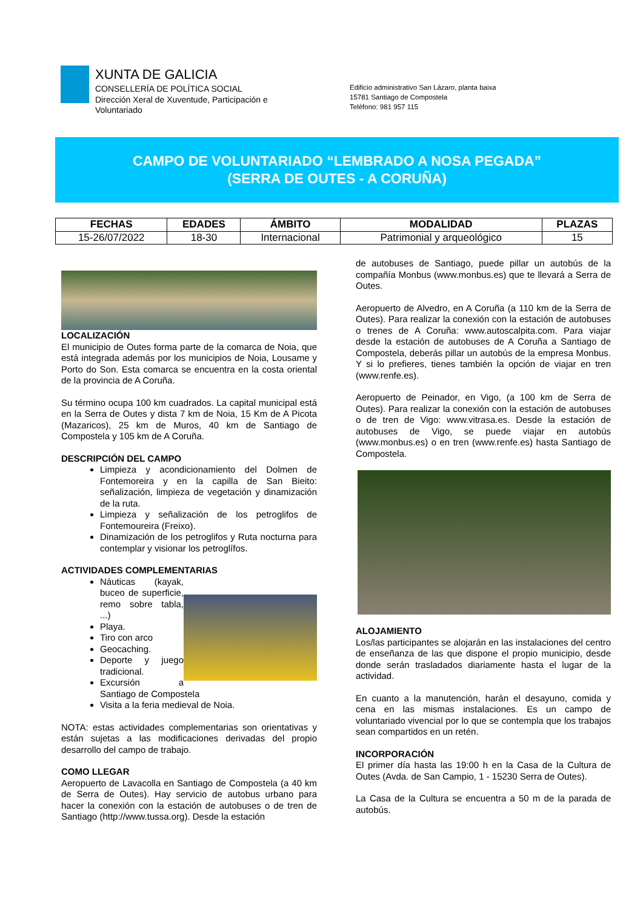XUNTA DE GALICIA
CONSELLERÍA DE POLÍTICA SOCIAL
Dirección Xeral de Xuventude, Participación e Voluntariado
Edificio administrativo San Lázaro, planta baixa
15781 Santiago de Compostela
Teléfono: 981 957 115
CAMPO DE VOLUNTARIADO “LEMBRADO A NOSA PEGADA”
(SERRA DE OUTES - A CORUÑA)
| FECHAS | EDADES | ÁMBITO | MODALIDAD | PLAZAS |
| --- | --- | --- | --- | --- |
| 15-26/07/2022 | 18-30 | Internacional | Patrimonial y arqueológico | 15 |
LOCALIZACIÓN
El municipio de Outes forma parte de la comarca de Noia, que está integrada además por los municipios de Noia, Lousame y Porto do Son. Esta comarca se encuentra en la costa oriental de la provincia de A Coruña.
Su término ocupa 100 km cuadrados. La capital municipal está en la Serra de Outes y dista 7 km de Noia, 15 Km de A Picota (Mazaricos), 25 km de Muros, 40 km de Santiago de Compostela y 105 km de A Coruña.
DESCRIPCIÓN DEL CAMPO
Limpieza y acondicionamiento del Dolmen de Fontemoreira y en la capilla de San Bieito: señalización, limpieza de vegetación y dinamización de la ruta.
Limpieza y señalización de los petroglifos de Fontemoureira (Freixo).
Dinamización de los petroglifos y Ruta nocturna para contemplar y visionar los petroglífos.
ACTIVIDADES COMPLEMENTARIAS
Náuticas (kayak, buceo de superficie, remo sobre tabla, ...)
Playa.
Tiro con arco
Geocaching.
Deporte y juego tradicional.
Excursión a Santiago de Compostela
Visita a la feria medieval de Noia.
NOTA: estas actividades complementarias son orientativas y están sujetas a las modificaciones derivadas del propio desarrollo del campo de trabajo.
COMO LLEGAR
Aeropuerto de Lavacolla en Santiago de Compostela (a 40 km de Serra de Outes). Hay servicio de autobus urbano para hacer la conexión con la estación de autobuses o de tren de Santiago (http://www.tussa.org). Desde la estación
de autobuses de Santiago, puede pillar un autobús de la compañía Monbus (www.monbus.es) que te llevará a Serra de Outes.
Aeropuerto de Alvedro, en A Coruña (a 110 km de la Serra de Outes). Para realizar la conexión con la estación de autobuses o trenes de A Coruña: www.autoscalpita.com. Para viajar desde la estación de autobuses de A Coruña a Santiago de Compostela, deberás pillar un autobús de la empresa Monbus. Y si lo prefieres, tienes también la opción de viajar en tren (www.renfe.es).
Aeropuerto de Peinador, en Vigo, (a 100 km de Serra de Outes). Para realizar la conexión con la estación de autobuses o de tren de Vigo: www.vitrasa.es. Desde la estación de autobuses de Vigo, se puede viajar en autobús (www.monbus.es) o en tren (www.renfe.es) hasta Santiago de Compostela.
ALOJAMIENTO
Los/las participantes se alojarán en las instalaciones del centro de enseñanza de las que dispone el propio municipio, desde donde serán trasladados diariamente hasta el lugar de la actividad.
En cuanto a la manutención, harán el desayuno, comida y cena en las mismas instalaciones. Es un campo de voluntariado vivencial por lo que se contempla que los trabajos sean compartidos en un retén.
INCORPORACIÓN
El primer día hasta las 19:00 h en la Casa de la Cultura de Outes (Avda. de San Campio, 1 - 15230 Serra de Outes).
La Casa de la Cultura se encuentra a 50 m de la parada de autobús.